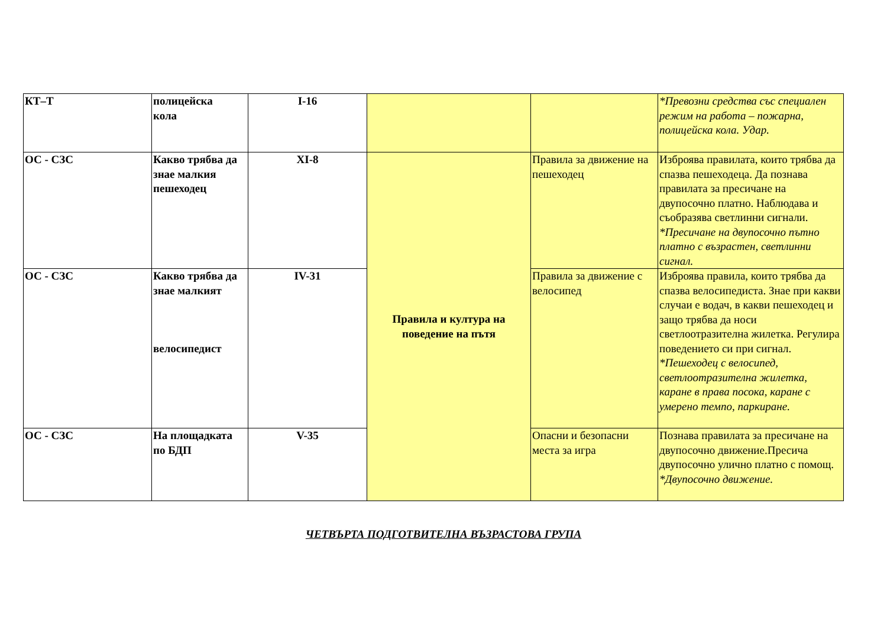| КТ–Т | полицейска кола | I-16 | | | *Превозни средства със специален режим на работа – пожарна, полицейска кола. Удар. |
| ОС - СЗС | Какво трябва да знае малкия пешеходец | XI-8 | Правила и култура на поведение на пътя | Правила за движение на пешеходец | Изброява правилата, които трябва да спазва пешеходеца. Да познава правилата за пресичане на двупосочно платно. Наблюдава и съобразява светлинни сигнали. *Пресичане на двупосочно пътно платно с възрастен, светлинни сигнал. |
| ОС - СЗС | Какво трябва да знае малкият велосипедист | IV-31 | | Правила за движение с велосипед | Изброява правила, които трябва да спазва велосипедиста. Знае при какви случаи е водач, в какви пешеходец и защо трябва да носи светлоотразителна жилетка. Регулира поведението си при сигнал. *Пешеходец с велосипед, светлоотразителна жилетка, каране в права посока, каране с умерено темпо, паркиране. |
| ОС - СЗС | На площадката по БДП | V-35 | | Опасни и безопасни места за игра | Познава правилата за пресичане на двупосочно движение.Пресича двупосочно улично платно с помощ. *Двупосочно движение. |
ЧЕТВЪРТА ПОДГОТВИТЕЛНА ВЪЗРАСТОВА ГРУПА